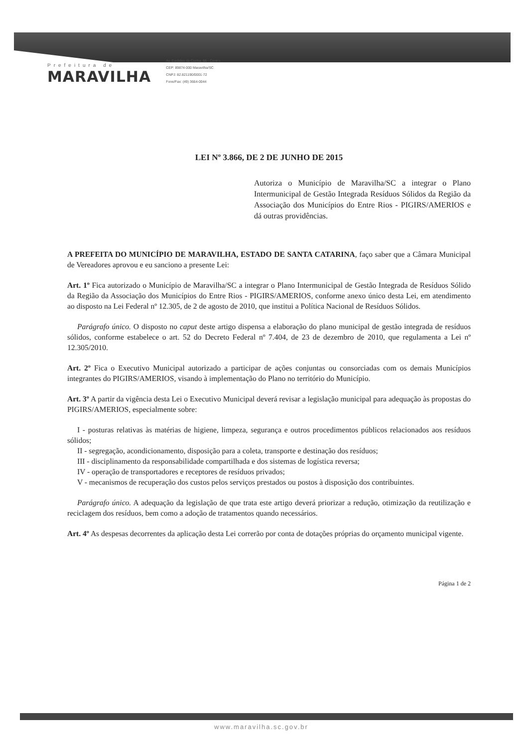Prefeitura de
MARAVILHA
Av. Euclides da Cunha, 66 - Centro
CEP: 89874-000 Maravilha/SC
CNPJ: 82.821190/0001-72
Fone/Fax: (49) 3664-0044
LEI Nº 3.866, DE 2 DE JUNHO DE 2015
Autoriza o Município de Maravilha/SC a integrar o Plano Intermunicipal de Gestão Integrada Resíduos Sólidos da Região da Associação dos Municípios do Entre Rios - PIGIRS/AMERIOS e dá outras providências.
A PREFEITA DO MUNICÍPIO DE MARAVILHA, ESTADO DE SANTA CATARINA, faço saber que a Câmara Municipal de Vereadores aprovou e eu sanciono a presente Lei:
Art. 1º Fica autorizado o Município de Maravilha/SC a integrar o Plano Intermunicipal de Gestão Integrada de Resíduos Sólido da Região da Associação dos Municípios do Entre Rios - PIGIRS/AMERIOS, conforme anexo único desta Lei, em atendimento ao disposto na Lei Federal nº 12.305, de 2 de agosto de 2010, que institui a Política Nacional de Resíduos Sólidos.
Parágrafo único. O disposto no caput deste artigo dispensa a elaboração do plano municipal de gestão integrada de resíduos sólidos, conforme estabelece o art. 52 do Decreto Federal nº 7.404, de 23 de dezembro de 2010, que regulamenta a Lei nº 12.305/2010.
Art. 2º Fica o Executivo Municipal autorizado a participar de ações conjuntas ou consorciadas com os demais Municípios integrantes do PIGIRS/AMERIOS, visando à implementação do Plano no território do Município.
Art. 3º A partir da vigência desta Lei o Executivo Municipal deverá revisar a legislação municipal para adequação às propostas do PIGIRS/AMERIOS, especialmente sobre:
I - posturas relativas às matérias de higiene, limpeza, segurança e outros procedimentos públicos relacionados aos resíduos sólidos;
II - segregação, acondicionamento, disposição para a coleta, transporte e destinação dos resíduos;
III - disciplinamento da responsabilidade compartilhada e dos sistemas de logística reversa;
IV - operação de transportadores e receptores de resíduos privados;
V - mecanismos de recuperação dos custos pelos serviços prestados ou postos à disposição dos contribuintes.
Parágrafo único. A adequação da legislação de que trata este artigo deverá priorizar a redução, otimização da reutilização e reciclagem dos resíduos, bem como a adoção de tratamentos quando necessários.
Art. 4º As despesas decorrentes da aplicação desta Lei correrão por conta de dotações próprias do orçamento municipal vigente.
Página 1 de 2
www.maravilha.sc.gov.br